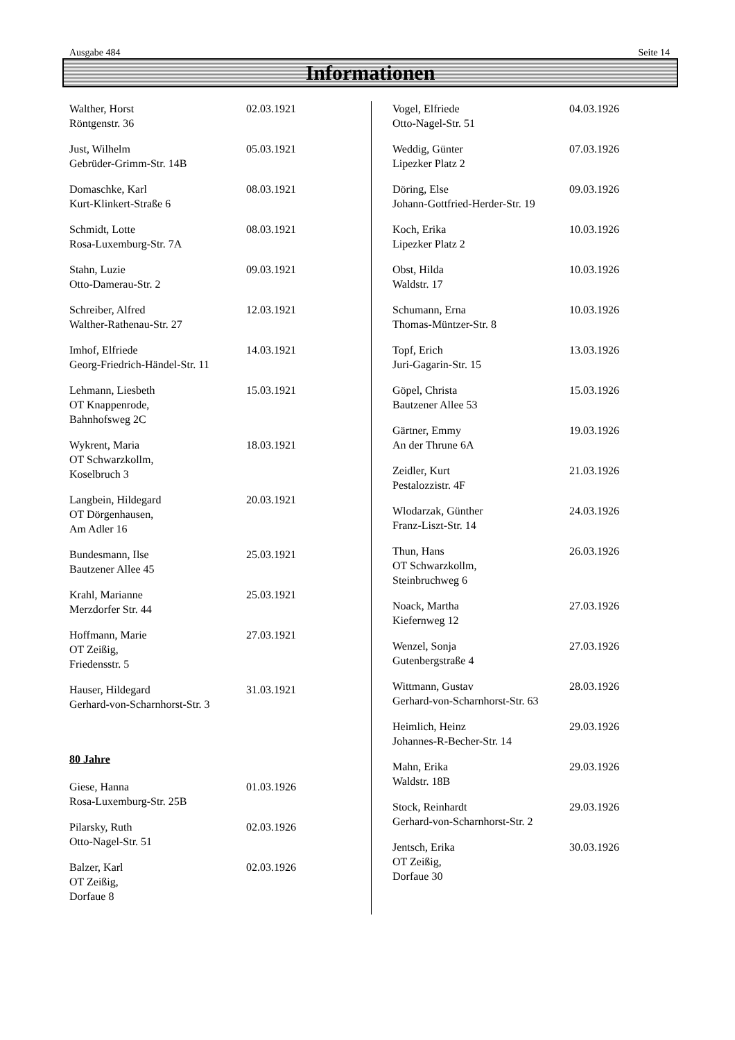Ausgabe 484 Seite 14
Informationen
Walther, Horst
Röntgenstr. 36
02.03.1921
Just, Wilhelm
Gebrüder-Grimm-Str. 14B
05.03.1921
Domaschke, Karl
Kurt-Klinkert-Straße 6
08.03.1921
Schmidt, Lotte
Rosa-Luxemburg-Str. 7A
08.03.1921
Stahn, Luzie
Otto-Damerau-Str. 2
09.03.1921
Schreiber, Alfred
Walther-Rathenau-Str. 27
12.03.1921
Imhof, Elfriede
Georg-Friedrich-Händel-Str. 11
14.03.1921
Lehmann, Liesbeth
OT Knappenrode,
Bahnhofsweg 2C
15.03.1921
Wykrent, Maria
OT Schwarzkollm,
Koselbruch 3
18.03.1921
Langbein, Hildegard
OT Dörgenhausen,
Am Adler 16
20.03.1921
Bundesmann, Ilse
Bautzener Allee 45
25.03.1921
Krahl, Marianne
Merzdorfer Str. 44
25.03.1921
Hoffmann, Marie
OT Zeißig,
Friedensstr. 5
27.03.1921
Hauser, Hildegard
Gerhard-von-Scharnhorst-Str. 3
31.03.1921
80 Jahre
Giese, Hanna
Rosa-Luxemburg-Str. 25B
01.03.1926
Pilarsky, Ruth
Otto-Nagel-Str. 51
02.03.1926
Balzer, Karl
OT Zeißig,
Dorfaue 8
02.03.1926
Vogel, Elfriede
Otto-Nagel-Str. 51
04.03.1926
Weddig, Günter
Lipezker Platz 2
07.03.1926
Döring, Else
Johann-Gottfried-Herder-Str. 19
09.03.1926
Koch, Erika
Lipezker Platz 2
10.03.1926
Obst, Hilda
Waldstr. 17
10.03.1926
Schumann, Erna
Thomas-Müntzer-Str. 8
10.03.1926
Topf, Erich
Juri-Gagarin-Str. 15
13.03.1926
Göpel, Christa
Bautzener Allee 53
15.03.1926
Gärtner, Emmy
An der Thrune 6A
19.03.1926
Zeidler, Kurt
Pestalozzistr. 4F
21.03.1926
Wlodarzak, Günther
Franz-Liszt-Str. 14
24.03.1926
Thun, Hans
OT Schwarzkollm,
Steinbruchweg 6
26.03.1926
Noack, Martha
Kiefernweg 12
27.03.1926
Wenzel, Sonja
Gutenbergstraße 4
27.03.1926
Wittmann, Gustav
Gerhard-von-Scharnhorst-Str. 63
28.03.1926
Heimlich, Heinz
Johannes-R-Becher-Str. 14
29.03.1926
Mahn, Erika
Waldstr. 18B
29.03.1926
Stock, Reinhardt
Gerhard-von-Scharnhorst-Str. 2
29.03.1926
Jentsch, Erika
OT Zeißig,
Dorfaue 30
30.03.1926